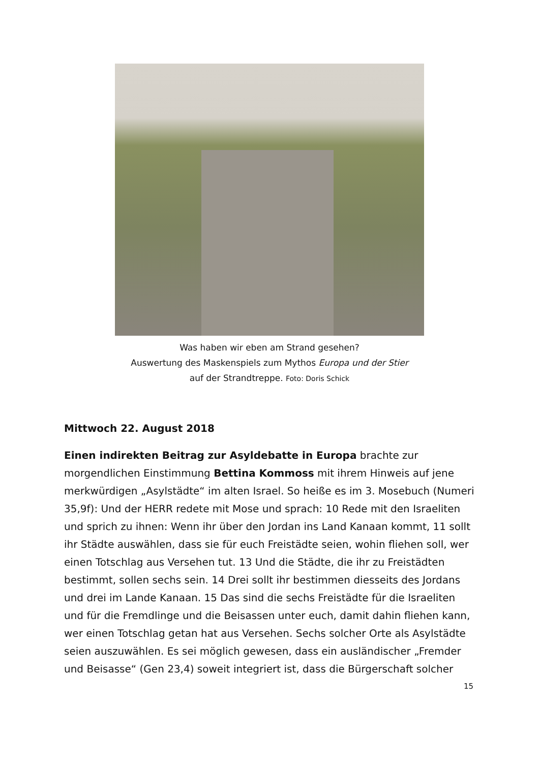Was haben wir eben am Strand gesehen?
Auswertung des Maskenspiels zum Mythos Europa und der Stier
auf der Strandtreppe. Foto: Doris Schick
Mittwoch 22. August 2018
Einen indirekten Beitrag zur Asyldebatte in Europa brachte zur morgendlichen Einstimmung Bettina Kommoss mit ihrem Hinweis auf jene merkwürdigen „Asylstädte“ im alten Israel. So heiße es im 3. Mosebuch (Numeri 35,9f): Und der HERR redete mit Mose und sprach: 10 Rede mit den Israeliten und sprich zu ihnen: Wenn ihr über den Jordan ins Land Kanaan kommt, 11 sollt ihr Städte auswählen, dass sie für euch Freistädte seien, wohin fliehen soll, wer einen Totschlag aus Versehen tut. 13 Und die Städte, die ihr zu Freistädten bestimmt, sollen sechs sein. 14 Drei sollt ihr bestimmen diesseits des Jordans und drei im Lande Kanaan. 15 Das sind die sechs Freistädte für die Israeliten und für die Fremdlinge und die Beisassen unter euch, damit dahin fliehen kann, wer einen Totschlag getan hat aus Versehen. Sechs solcher Orte als Asylstädte seien auszuwählen. Es sei möglich gewesen, dass ein ausländischer „Fremder und Beisasse“ (Gen 23,4) soweit integriert ist, dass die Bürgerschaft solcher
15